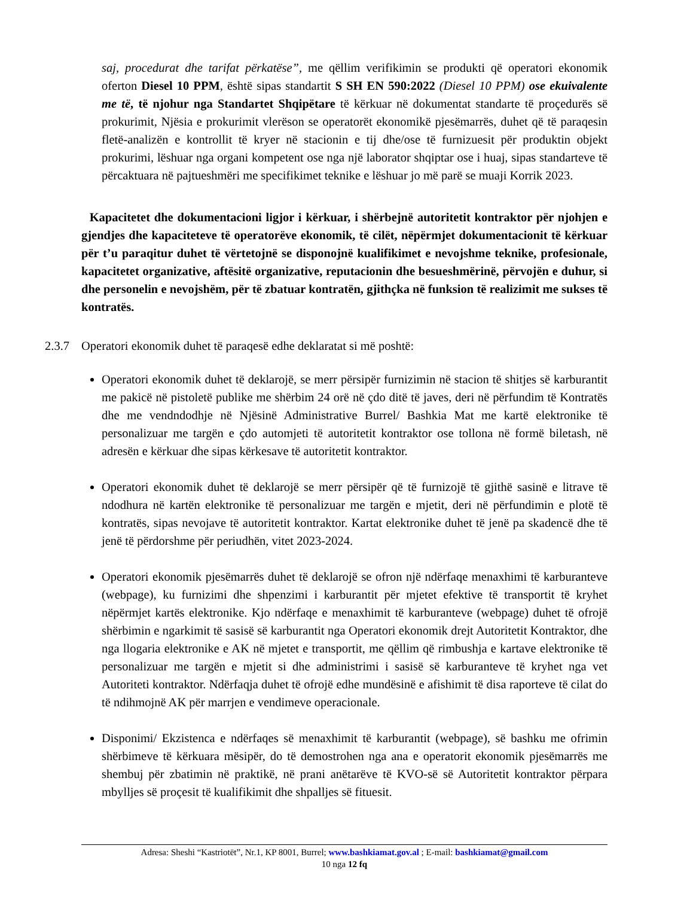saj, procedurat dhe tarifat përkatëse”, me qëllim verifikimin se produkti që operatori ekonomik oferton Diesel 10 PPM, është sipas standartit S SH EN 590:2022 (Diesel 10 PPM) ose ekuivalente me të, të njohur nga Standartet Shqipëtare të kërkuar në dokumentat standarte të proçedurës së prokurimit, Njësia e prokurimit vlerëson se operatorët ekonomikë pjesëmarrës, duhet që të paraqesin fletë-analizën e kontrollit të kryer në stacionin e tij dhe/ose të furnizuesit për produktin objekt prokurimi, lëshuar nga organi kompetent ose nga një laborator shqiptar ose i huaj, sipas standarteve të përcaktuara në pajtueshmëri me specifikimet teknike e lëshuar jo më parë se muaji Korrik 2023.
Kapacitetet dhe dokumentacioni ligjor i kërkuar, i shërbejnë autoritetit kontraktor për njohjen e gjendjes dhe kapaciteteve të operatorëve ekonomik, të cilët, nëpërmjet dokumentacionit të kërkuar për t’u paraqitur duhet të vërtetojnë se disponojnë kualifikimet e nevojshme teknike, profesionale, kapacitetet organizative, aftësitë organizative, reputacionin dhe besueshmërinë, përvojën e duhur, si dhe personelin e nevojshëm, për të zbatuar kontratën, gjithçka në funksion të realizimit me sukses të kontratës.
2.3.7 Operatori ekonomik duhet të paraqesë edhe deklaratat si më poshtë:
Operatori ekonomik duhet të deklarojë, se merr përsipër furnizimin në stacion të shitjes së karburantit me pakicë në pistoletë publike me shërbim 24 orë në çdo ditë të javes, deri në përfundim të Kontratës dhe me vendndodhje në Njësinë Administrative Burrel/ Bashkia Mat me kartë elektronike të personalizuar me targën e çdo automjeti të autoritetit kontraktor ose tollona në formë biletash, në adresën e kërkuar dhe sipas kërkesave të autoritetit kontraktor.
Operatori ekonomik duhet të deklarojë se merr përsipër që të furnizojë të gjithë sasinë e litrave të ndodhura në kartën elektronike të personalizuar me targën e mjetit, deri në përfundimin e plotë të kontratës, sipas nevojave të autoritetit kontraktor. Kartat elektronike duhet të jenë pa skadencë dhe të jenë të përdorshme për periudhën, vitet 2023-2024.
Operatori ekonomik pjesëmarrës duhet të deklarojë se ofron një ndërfaqe menaxhimi të karburanteve (webpage), ku furnizimi dhe shpenzimi i karburantit për mjetet efektive të transportit të kryhet nëpërmjet kartës elektronike. Kjo ndërfaqe e menaxhimit të karburanteve (webpage) duhet të ofrojë shërbimin e ngarkimit të sasisë së karburantit nga Operatori ekonomik drejt Autoritetit Kontraktor, dhe nga llogaria elektronike e AK në mjetet e transportit, me qëllim që rimbushja e kartave elektronike të personalizuar me targën e mjetit si dhe administrimi i sasisë së karburanteve të kryhet nga vet Autoriteti kontraktor. Ndërfaqja duhet të ofrojë edhe mundësinë e afishimit të disa raporteve të cilat do të ndihmojnë AK për marrjen e vendimeve operacionale.
Disponimi/ Ekzistenca e ndërfaqes së menaxhimit të karburantit (webpage), së bashku me ofrimin shërbimeve të kërkuara mësipër, do të demostrohen nga ana e operatorit ekonomik pjesëmarrës me shembuj për zbatimin në praktikë, në prani anëtarëve të KVO-së së Autoritetit kontraktor përpara mbylljes së proçesit të kualifikimit dhe shpalljes së fituesit.
Adresa: Sheshi “Kastriotët”, Nr.1, KP 8001, Burrel; www.bashkiamat.gov.al ; E-mail: bashkiamat@gmail.com
10 nga 12 fq